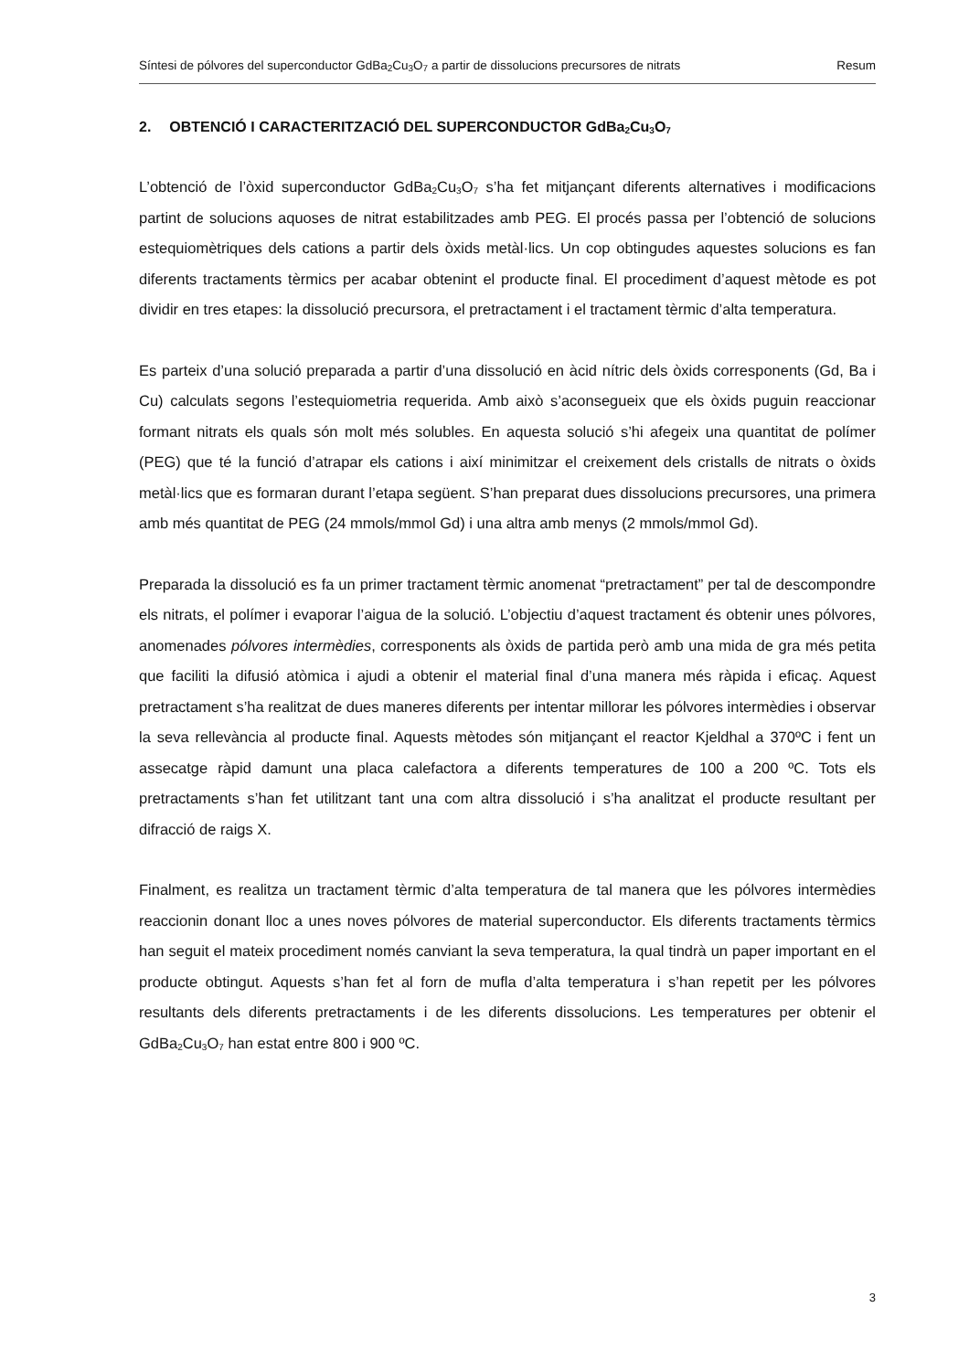Síntesi de pólvores del superconductor GdBa<sub>2</sub>Cu<sub>3</sub>O<sub>7</sub> a partir de dissolucions precursores de nitrats Resum
2. OBTENCIÓ I CARACTERITZACIÓ DEL SUPERCONDUCTOR GdBa<sub>2</sub>Cu<sub>3</sub>O<sub>7</sub>
L’obtenció de l’òxid superconductor GdBa<sub>2</sub>Cu<sub>3</sub>O<sub>7</sub> s’ha fet mitjançant diferents alternatives i modificacions partint de solucions aquoses de nitrat estabilitzades amb PEG. El procés passa per l’obtenció de solucions estequiomètriques dels cations a partir dels òxids metàl·lics. Un cop obtingudes aquestes solucions es fan diferents tractaments tèrmics per acabar obtenint el producte final. El procediment d’aquest mètode es pot dividir en tres etapes: la dissolució precursora, el pretractament i el tractament tèrmic d’alta temperatura.
Es parteix d’una solució preparada a partir d’una dissolució en àcid nítric dels òxids corresponents (Gd, Ba i Cu) calculats segons l’estequiometria requerida. Amb això s’aconsegueix que els òxids puguin reaccionar formant nitrats els quals són molt més solubles. En aquesta solució s’hi afegeix una quantitat de polímer (PEG) que té la funció d’atrapar els cations i així minimitzar el creixement dels cristalls de nitrats o òxids metàl·lics que es formaran durant l’etapa següent. S’han preparat dues dissolucions precursores, una primera amb més quantitat de PEG (24 mmols/mmol Gd) i una altra amb menys (2 mmols/mmol Gd).
Preparada la dissolució es fa un primer tractament tèrmic anomenat “pretractament” per tal de descompondre els nitrats, el polímer i evaporar l’aigua de la solució. L’objectiu d’aquest tractament és obtenir unes pólvores, anomenades pólvores intermèdies, corresponents als òxids de partida però amb una mida de gra més petita que faciliti la difusió atòmica i ajudi a obtenir el material final d’una manera més ràpida i eficaç. Aquest pretractament s’ha realitzat de dues maneres diferents per intentar millorar les pólvores intermèdies i observar la seva rellevància al producte final. Aquests mètodes són mitjançant el reactor Kjeldhal a 370ºC i fent un assecatge ràpid damunt una placa calefactora a diferents temperatures de 100 a 200 ºC. Tots els pretractaments s’han fet utilitzant tant una com altra dissolució i s’ha analitzat el producte resultant per difracció de raigs X.
Finalment, es realitza un tractament tèrmic d’alta temperatura de tal manera que les pólvores intermèdies reaccionin donant lloc a unes noves pólvores de material superconductor. Els diferents tractaments tèrmics han seguit el mateix procediment només canviant la seva temperatura, la qual tindrà un paper important en el producte obtingut. Aquests s’han fet al forn de mufla d’alta temperatura i s’han repetit per les pólvores resultants dels diferents pretractaments i de les diferents dissolucions. Les temperatures per obtenir el GdBa<sub>2</sub>Cu<sub>3</sub>O<sub>7</sub> han estat entre 800 i 900 ºC.
3